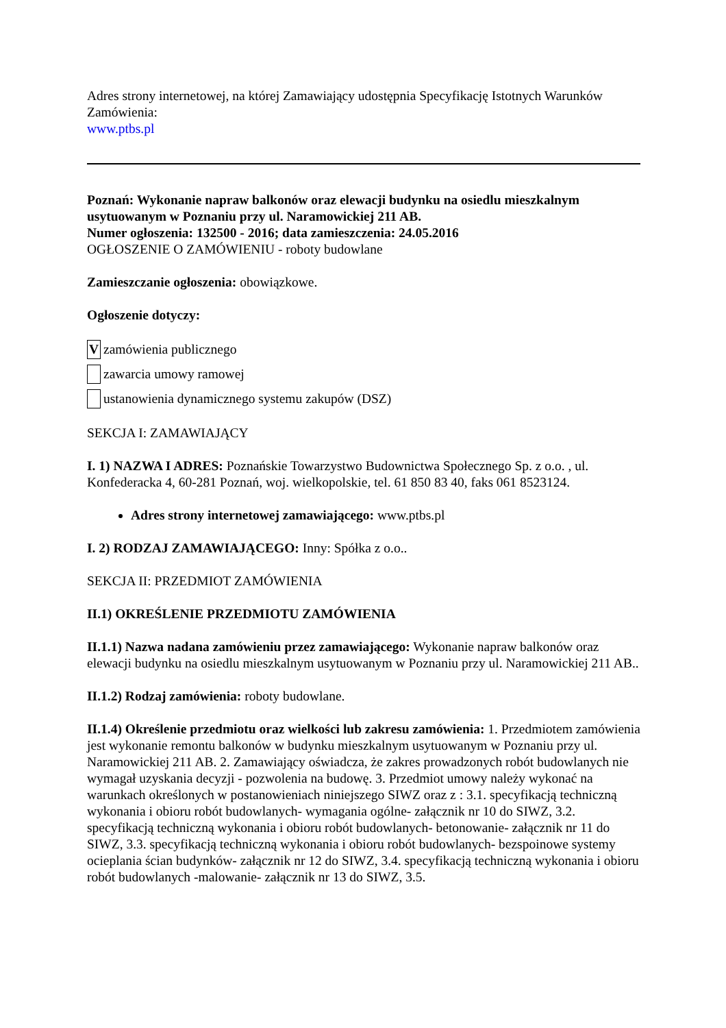Adres strony internetowej, na której Zamawiający udostępnia Specyfikację Istotnych Warunków Zamówienia:
www.ptbs.pl
Poznań: Wykonanie napraw balkonów oraz elewacji budynku na osiedlu mieszkalnym usytuowanym w Poznaniu przy ul. Naramowickiej 211 AB.
Numer ogłoszenia: 132500 - 2016; data zamieszczenia: 24.05.2016
OGŁOSZENIE O ZAMÓWIENIU - roboty budowlane
Zamieszczanie ogłoszenia: obowiązkowe.
Ogłoszenie dotyczy:
V zamówienia publicznego
zawarcia umowy ramowej
ustanowienia dynamicznego systemu zakupów (DSZ)
SEKCJA I: ZAMAWIAJĄCY
I. 1) NAZWA I ADRES: Poznańskie Towarzystwo Budownictwa Społecznego Sp. z o.o. , ul. Konfederacka 4, 60-281 Poznań, woj. wielkopolskie, tel. 61 850 83 40, faks 061 8523124.
Adres strony internetowej zamawiającego: www.ptbs.pl
I. 2) RODZAJ ZAMAWIAJĄCEGO: Inny: Spółka z o.o..
SEKCJA II: PRZEDMIOT ZAMÓWIENIA
II.1) OKREŚLENIE PRZEDMIOTU ZAMÓWIENIA
II.1.1) Nazwa nadana zamówieniu przez zamawiającego: Wykonanie napraw balkonów oraz elewacji budynku na osiedlu mieszkalnym usytuowanym w Poznaniu przy ul. Naramowickiej 211 AB..
II.1.2) Rodzaj zamówienia: roboty budowlane.
II.1.4) Określenie przedmiotu oraz wielkości lub zakresu zamówienia: 1. Przedmiotem zamówienia jest wykonanie remontu balkonów w budynku mieszkalnym usytuowanym w Poznaniu przy ul. Naramowickiej 211 AB. 2. Zamawiający oświadcza, że zakres prowadzonych robót budowlanych nie wymagał uzyskania decyzji - pozwolenia na budowę. 3. Przedmiot umowy należy wykonać na warunkach określonych w postanowieniach niniejszego SIWZ oraz z : 3.1. specyfikacją techniczną wykonania i obioru robót budowlanych- wymagania ogólne- załącznik nr 10 do SIWZ, 3.2. specyfikacją techniczną wykonania i obioru robót budowlanych- betonowanie- załącznik nr 11 do SIWZ, 3.3. specyfikacją techniczną wykonania i obioru robót budowlanych- bezspoinowe systemy ocieplania ścian budynków- załącznik nr 12 do SIWZ, 3.4. specyfikacją techniczną wykonania i obioru robót budowlanych -malowanie- załącznik nr 13 do SIWZ, 3.5.